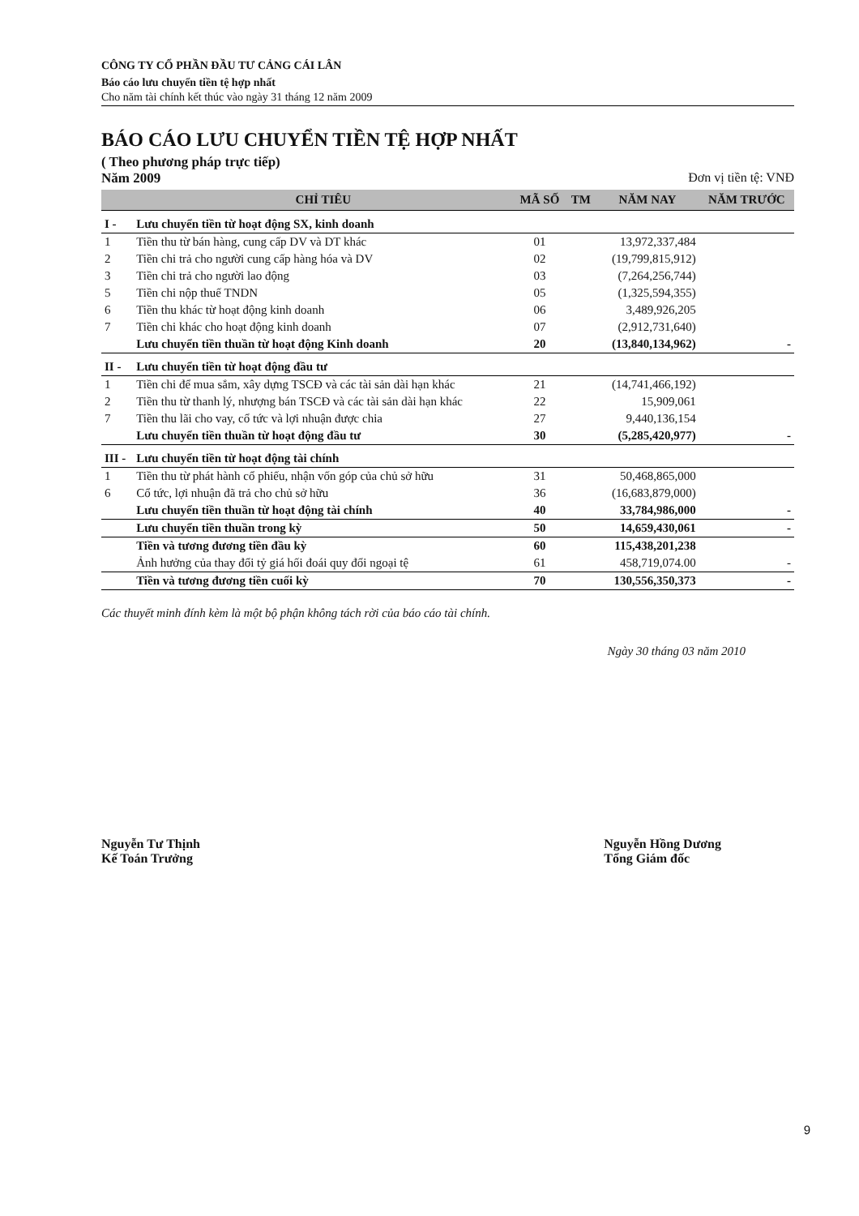CÔNG TY CỔ PHẦN ĐẦU TƯ CẢNG CÁI LÂN
Báo cáo lưu chuyển tiền tệ hợp nhất
Cho năm tài chính kết thúc vào ngày 31 tháng 12 năm 2009
BÁO CÁO LƯU CHUYỂN TIỀN TỆ HỢP NHẤT
( Theo phương pháp trực tiếp)
Năm 2009 Đơn vị tiền tệ: VNĐ
| | CHỈ TIÊU | MÃ SỐ | TM | NĂM NAY | NĂM TRƯỚC |
| --- | --- | --- | --- | --- | --- |
| I - | Lưu chuyển tiền từ hoạt động SX, kinh doanh | | | | |
| 1 | Tiền thu từ bán hàng, cung cấp DV và DT khác | 01 | | 13,972,337,484 | |
| 2 | Tiền chi trả cho người cung cấp hàng hóa và DV | 02 | | (19,799,815,912) | |
| 3 | Tiền chi trả cho người lao động | 03 | | (7,264,256,744) | |
| 5 | Tiền chi nộp thuế TNDN | 05 | | (1,325,594,355) | |
| 6 | Tiền thu khác từ hoạt động kinh doanh | 06 | | 3,489,926,205 | |
| 7 | Tiền chi khác cho hoạt động kinh doanh | 07 | | (2,912,731,640) | |
| | Lưu chuyển tiền thuần từ hoạt động Kinh doanh | 20 | | (13,840,134,962) | - |
| II - | Lưu chuyển tiền từ hoạt động đầu tư | | | | |
| 1 | Tiền chi để mua sắm, xây dựng TSCĐ và các tài sản dài hạn khác | 21 | | (14,741,466,192) | |
| 2 | Tiền thu từ thanh lý, nhượng bán TSCĐ và các tài sản dài hạn khác | 22 | | 15,909,061 | |
| 7 | Tiền thu lãi cho vay, cổ tức và lợi nhuận được chia | 27 | | 9,440,136,154 | |
| | Lưu chuyển tiền thuần từ hoạt động đầu tư | 30 | | (5,285,420,977) | - |
| III - | Lưu chuyển tiền từ hoạt động tài chính | | | | |
| 1 | Tiền thu từ phát hành cổ phiếu, nhận vốn góp của chủ sở hữu | 31 | | 50,468,865,000 | |
| 6 | Cổ tức, lợi nhuận đã trả cho chủ sở hữu | 36 | | (16,683,879,000) | |
| | Lưu chuyển tiền thuần từ hoạt động tài chính | 40 | | 33,784,986,000 | - |
| | Lưu chuyển tiền thuần trong kỳ | 50 | | 14,659,430,061 | - |
| | Tiền và tương đương tiền đầu kỳ | 60 | | 115,438,201,238 | |
| | Ảnh hưởng của thay đổi tỷ giá hối đoái quy đổi ngoại tệ | 61 | | 458,719,074.00 | - |
| | Tiền và tương đương tiền cuối kỳ | 70 | | 130,556,350,373 | - |
Các thuyết minh đính kèm là một bộ phận không tách rời của báo cáo tài chính.
Ngày 30 tháng 03 năm 2010
Nguyễn Tư Thịnh
Kế Toán Trưởng
Nguyễn Hồng Dương
Tổng Giám đốc
9